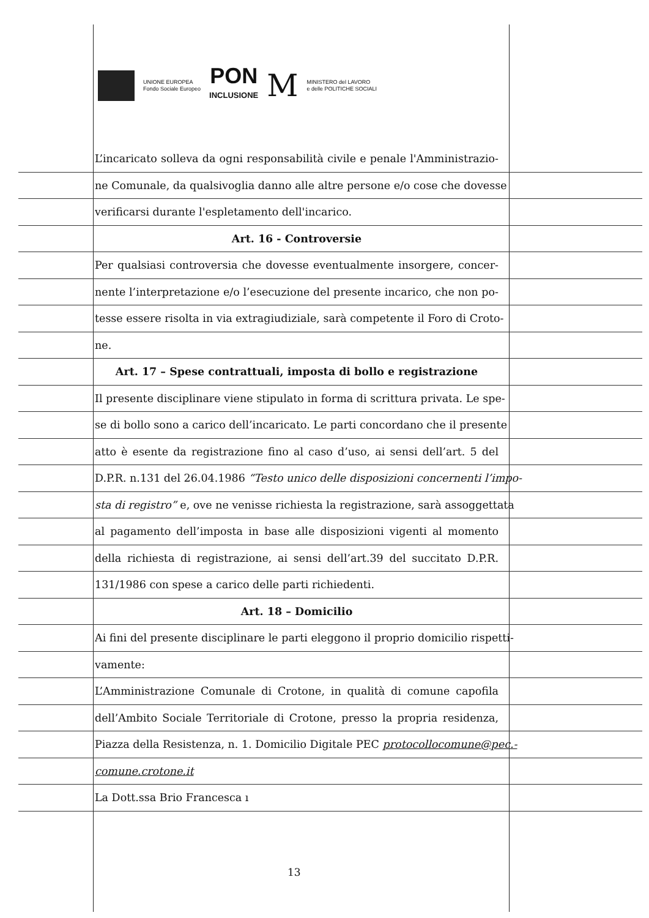UNIONE EUROPEA
Fondo Sociale Europeo
PON
INCLUSIONE
M
MINISTERO del LAVORO
e delle POLITICHE SOCIALI
L’incaricato solleva da ogni responsabilità civile e penale l'Amministrazio-
ne Comunale, da qualsivoglia danno alle altre persone e/o cose che dovesse
verificarsi durante l'espletamento dell'incarico.
Art. 16 - Controversie
Per qualsiasi controversia che dovesse eventualmente insorgere, concer-
nente l’interpretazione e/o l’esecuzione del presente incarico, che non po-
tesse essere risolta in via extragiudiziale, sarà competente il Foro di Croto-
ne.
Art. 17 – Spese contrattuali, imposta di bollo e registrazione
Il presente disciplinare viene stipulato in forma di scrittura privata. Le spe-
se di bollo sono a carico dell’incaricato. Le parti concordano che il presente
atto è esente da registrazione fino al caso d’uso, ai sensi dell’art. 5 del
D.P.R. n.131 del 26.04.1986 “Testo unico delle disposizioni concernenti l’impo-
sta di registro” e, ove ne venisse richiesta la registrazione, sarà assoggettata
al pagamento dell’imposta in base alle disposizioni vigenti al momento
della richiesta di registrazione, ai sensi dell’art.39 del succitato D.P.R.
131/1986 con spese a carico delle parti richiedenti.
Art. 18 – Domicilio
Ai fini del presente disciplinare le parti eleggono il proprio domicilio rispetti-
vamente:
L’Amministrazione Comunale di Crotone, in qualità di comune capofila
dell’Ambito Sociale Territoriale di Crotone, presso la propria residenza,
Piazza della Resistenza, n. 1. Domicilio Digitale PEC protocollocomune@pec.-
comune.crotone.it
La Dott.ssa Brio Francesca ı
13